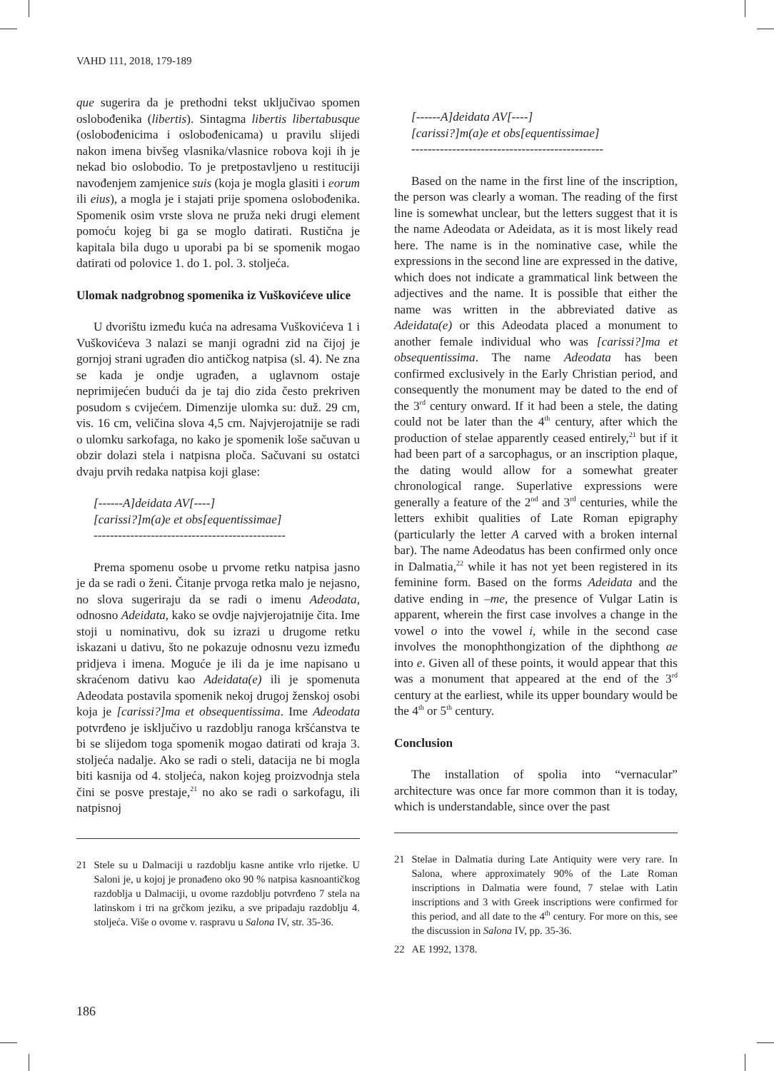VAHD 111, 2018, 179-189
que sugerira da je prethodni tekst uključivao spomen oslobođenika (libertis). Sintagma libertis libertabusque (oslobođenicima i oslobođenicama) u pravilu slijedi nakon imena bivšeg vlasnika/vlasnice robova koji ih je nekad bio oslobodio. To je pretpostavljeno u restituciji navođenjem zamjenice suis (koja je mogla glasiti i eorum ili eius), a mogla je i stajati prije spomena oslobođenika. Spomenik osim vrste slova ne pruža neki drugi element pomoću kojeg bi ga se moglo datirati. Rustična je kapitala bila dugo u uporabi pa bi se spomenik mogao datirati od polovice 1. do 1. pol. 3. stoljeća.
Ulomak nadgrobnog spomenika iz Vuškovićeve ulice
U dvorištu između kuća na adresama Vuškovićeva 1 i Vuškovićeva 3 nalazi se manji ogradni zid na čijoj je gornjoj strani ugrađen dio antičkog natpisa (sl. 4). Ne zna se kada je ondje ugrađen, a uglavnom ostaje neprimijećen budući da je taj dio zida često prekriven posudom s cvijećem. Dimenzije ulomka su: duž. 29 cm, vis. 16 cm, veličina slova 4,5 cm. Najvjerojatnije se radi o ulomku sarkofaga, no kako je spomenik loše sačuvan u obzir dolazi stela i natpisna ploča. Sačuvani su ostatci dvaju prvih redaka natpisa koji glase:
[------A]deidata AV[----]
[carissi?]m(a)e et obs[equentissimae]
-----------------------------------------------
Prema spomenu osobe u prvome retku natpisa jasno je da se radi o ženi. Čitanje prvoga retka malo je nejasno, no slova sugeriraju da se radi o imenu Adeodata, odnosno Adeidata, kako se ovdje najvjerojatnije čita. Ime stoji u nominativu, dok su izrazi u drugome retku iskazani u dativu, što ne pokazuje odnosnu vezu između pridjeva i imena. Moguće je ili da je ime napisano u skraćenom dativu kao Adeidata(e) ili je spomenuta Adeodata postavila spomenik nekoj drugoj ženskoj osobi koja je [carissi?]ma et obsequentissima. Ime Adeodata potvrđeno je isključivo u razdoblju ranoga kršćanstva te bi se slijedom toga spomenik mogao datirati od kraja 3. stoljeća nadalje. Ako se radi o steli, datacija ne bi mogla biti kasnija od 4. stoljeća, nakon kojeg proizvodnja stela čini se posve prestaje,<sup>21</sup> no ako se radi o sarkofagu, ili natpisnoj
21 Stele su u Dalmaciji u razdoblju kasne antike vrlo rijetke. U Saloni je, u kojoj je pronađeno oko 90 % natpisa kasnoantičkog razdoblja u Dalmaciji, u ovome razdoblju potvrđeno 7 stela na latinskom i tri na grčkom jeziku, a sve pripadaju razdoblju 4. stoljeća. Više o ovome v. raspravu u Salona IV, str. 35-36.
[------A]deidata AV[----]
[carissi?]m(a)e et obs[equentissimae]
-----------------------------------------------
Based on the name in the first line of the inscription, the person was clearly a woman. The reading of the first line is somewhat unclear, but the letters suggest that it is the name Adeodata or Adeidata, as it is most likely read here. The name is in the nominative case, while the expressions in the second line are expressed in the dative, which does not indicate a grammatical link between the adjectives and the name. It is possible that either the name was written in the abbreviated dative as Adeidata(e) or this Adeodata placed a monument to another female individual who was [carissi?]ma et obsequentissima. The name Adeodata has been confirmed exclusively in the Early Christian period, and consequently the monument may be dated to the end of the 3<sup>rd</sup> century onward. If it had been a stele, the dating could not be later than the 4<sup>th</sup> century, after which the production of stelae apparently ceased entirely,<sup>21</sup> but if it had been part of a sarcophagus, or an inscription plaque, the dating would allow for a somewhat greater chronological range. Superlative expressions were generally a feature of the 2<sup>nd</sup> and 3<sup>rd</sup> centuries, while the letters exhibit qualities of Late Roman epigraphy (particularly the letter A carved with a broken internal bar). The name Adeodatus has been confirmed only once in Dalmatia,<sup>22</sup> while it has not yet been registered in its feminine form. Based on the forms Adeidata and the dative ending in –me, the presence of Vulgar Latin is apparent, wherein the first case involves a change in the vowel o into the vowel i, while in the second case involves the monophthongization of the diphthong ae into e. Given all of these points, it would appear that this was a monument that appeared at the end of the 3<sup>rd</sup> century at the earliest, while its upper boundary would be the 4<sup>th</sup> or 5<sup>th</sup> century.
Conclusion
The installation of spolia into “vernacular” architecture was once far more common than it is today, which is understandable, since over the past
21 Stelae in Dalmatia during Late Antiquity were very rare. In Salona, where approximately 90% of the Late Roman inscriptions in Dalmatia were found, 7 stelae with Latin inscriptions and 3 with Greek inscriptions were confirmed for this period, and all date to the 4<sup>th</sup> century. For more on this, see the discussion in Salona IV, pp. 35-36.
22 AE 1992, 1378.
186